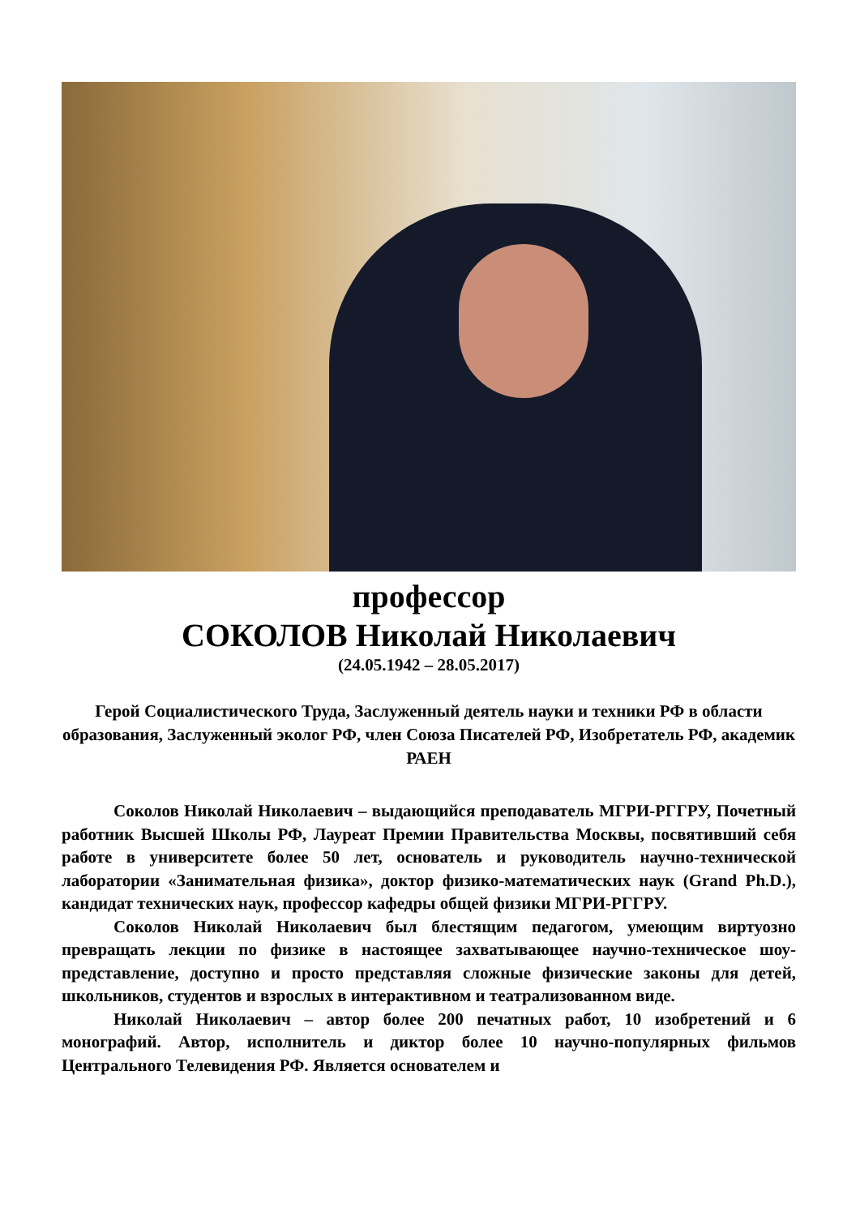профессор
СОКОЛОВ Николай Николаевич
(24.05.1942 – 28.05.2017)
Герой Социалистического Труда, Заслуженный деятель науки и техники РФ в области образования, Заслуженный эколог РФ, член Союза Писателей РФ, Изобретатель РФ, академик РАЕН
Соколов Николай Николаевич – выдающийся преподаватель МГРИ-РГГРУ, Почетный работник Высшей Школы РФ, Лауреат Премии Правительства Москвы, посвятивший себя работе в университете более 50 лет, основатель и руководитель научно-технической лаборатории «Занимательная физика», доктор физико-математических наук (Grand Ph.D.), кандидат технических наук, профессор кафедры общей физики МГРИ-РГГРУ.
Соколов Николай Николаевич был блестящим педагогом, умеющим виртуозно превращать лекции по физике в настоящее захватывающее научно-техническое шоу-представление, доступно и просто представляя сложные физические законы для детей, школьников, студентов и взрослых в интерактивном и театрализованном виде.
Николай Николаевич – автор более 200 печатных работ, 10 изобретений и 6 монографий. Автор, исполнитель и диктор более 10 научно-популярных фильмов Центрального Телевидения РФ. Является основателем и